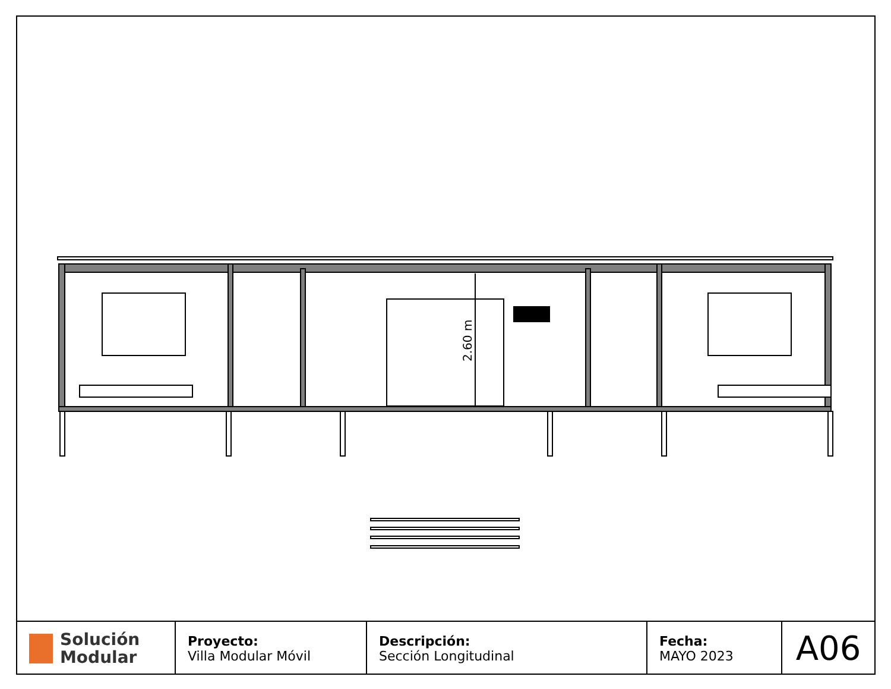2.60 m
| Solución Modular | Proyecto: Villa Modular Móvil | Descripción: Sección Longitudinal | Fecha: MAYO 2023 | A06 |